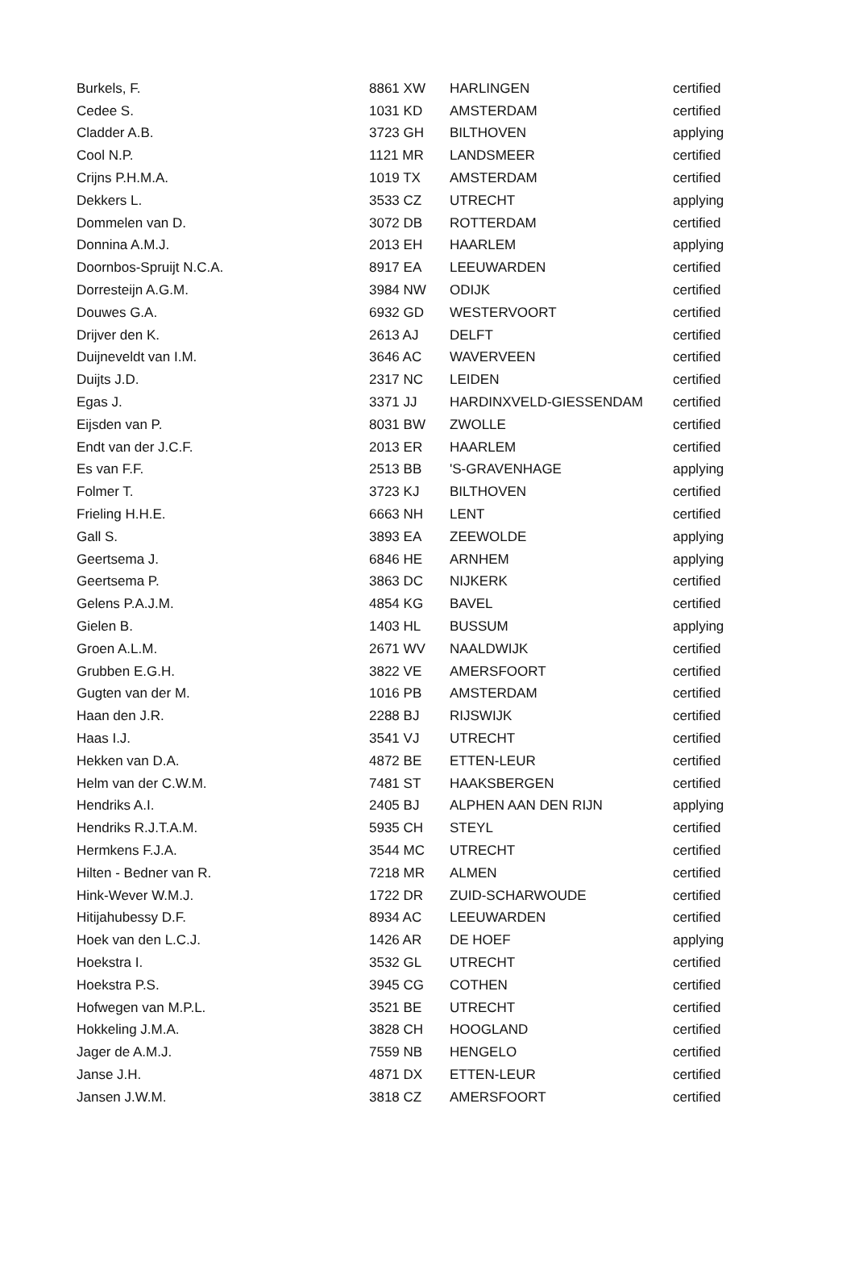| Burkels, F. | 8861 XW | HARLINGEN | certified |
| Cedee S. | 1031 KD | AMSTERDAM | certified |
| Cladder A.B. | 3723 GH | BILTHOVEN | applying |
| Cool N.P. | 1121 MR | LANDSMEER | certified |
| Crijns P.H.M.A. | 1019 TX | AMSTERDAM | certified |
| Dekkers L. | 3533 CZ | UTRECHT | applying |
| Dommelen van D. | 3072 DB | ROTTERDAM | certified |
| Donnina A.M.J. | 2013 EH | HAARLEM | applying |
| Doornbos-Spruijt N.C.A. | 8917 EA | LEEUWARDEN | certified |
| Dorresteijn A.G.M. | 3984 NW | ODIJK | certified |
| Douwes G.A. | 6932 GD | WESTERVOORT | certified |
| Drijver den K. | 2613 AJ | DELFT | certified |
| Duijneveldt van I.M. | 3646 AC | WAVERVEEN | certified |
| Duijts J.D. | 2317 NC | LEIDEN | certified |
| Egas J. | 3371 JJ | HARDINXVELD-GIESSENDAM | certified |
| Eijsden van P. | 8031 BW | ZWOLLE | certified |
| Endt van der J.C.F. | 2013 ER | HAARLEM | certified |
| Es van F.F. | 2513 BB | 'S-GRAVENHAGE | applying |
| Folmer T. | 3723 KJ | BILTHOVEN | certified |
| Frieling H.H.E. | 6663 NH | LENT | certified |
| Gall S. | 3893 EA | ZEEWOLDE | applying |
| Geertsema J. | 6846 HE | ARNHEM | applying |
| Geertsema P. | 3863 DC | NIJKERK | certified |
| Gelens P.A.J.M. | 4854 KG | BAVEL | certified |
| Gielen B. | 1403 HL | BUSSUM | applying |
| Groen A.L.M. | 2671 WV | NAALDWIJK | certified |
| Grubben E.G.H. | 3822 VE | AMERSFOORT | certified |
| Gugten van der M. | 1016 PB | AMSTERDAM | certified |
| Haan den J.R. | 2288 BJ | RIJSWIJK | certified |
| Haas I.J. | 3541 VJ | UTRECHT | certified |
| Hekken van D.A. | 4872 BE | ETTEN-LEUR | certified |
| Helm van der C.W.M. | 7481 ST | HAAKSBERGEN | certified |
| Hendriks A.I. | 2405 BJ | ALPHEN AAN DEN RIJN | applying |
| Hendriks R.J.T.A.M. | 5935 CH | STEYL | certified |
| Hermkens F.J.A. | 3544 MC | UTRECHT | certified |
| Hilten - Bedner van R. | 7218 MR | ALMEN | certified |
| Hink-Wever W.M.J. | 1722 DR | ZUID-SCHARWOUDE | certified |
| Hitijahubessy D.F. | 8934 AC | LEEUWARDEN | certified |
| Hoek van den L.C.J. | 1426 AR | DE HOEF | applying |
| Hoekstra I. | 3532 GL | UTRECHT | certified |
| Hoekstra P.S. | 3945 CG | COTHEN | certified |
| Hofwegen van M.P.L. | 3521 BE | UTRECHT | certified |
| Hokkeling J.M.A. | 3828 CH | HOOGLAND | certified |
| Jager de A.M.J. | 7559 NB | HENGELO | certified |
| Janse J.H. | 4871 DX | ETTEN-LEUR | certified |
| Jansen J.W.M. | 3818 CZ | AMERSFOORT | certified |